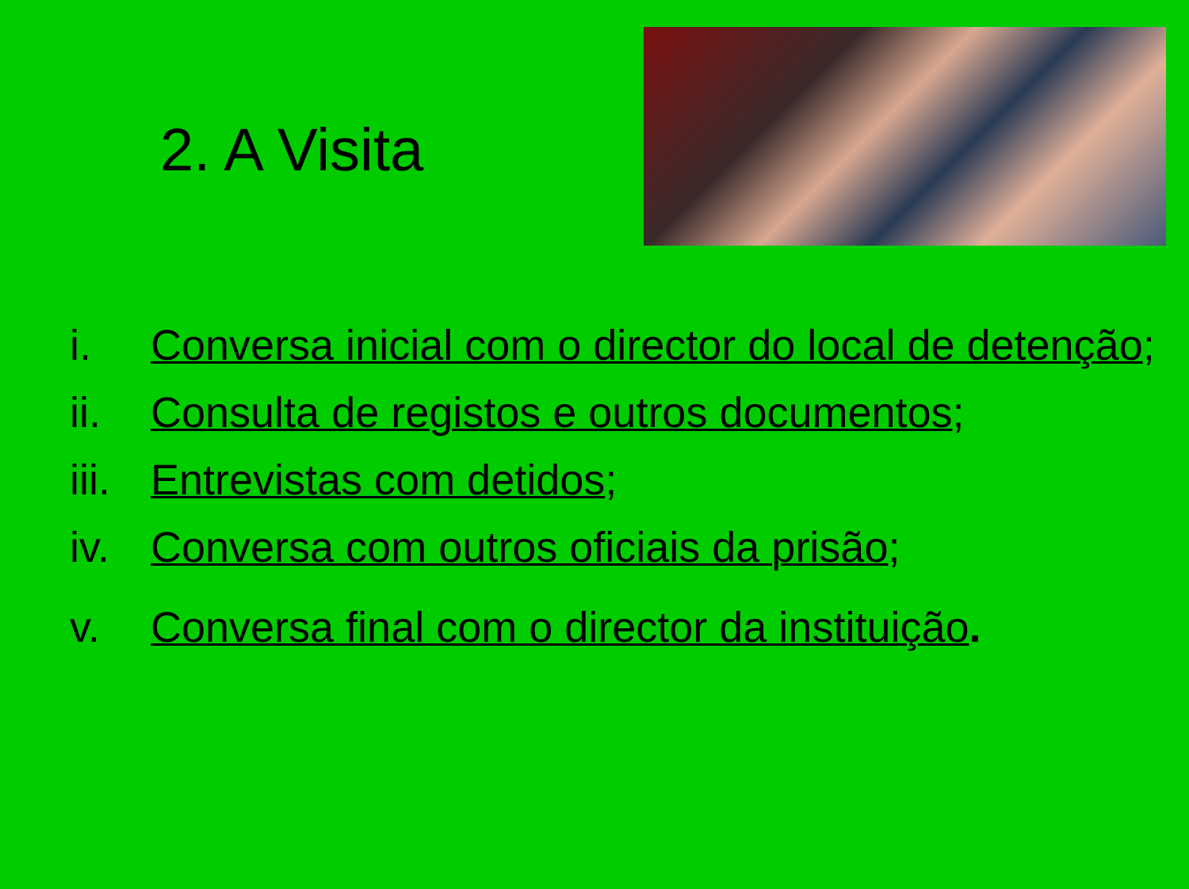2. A Visita
i. Conversa inicial com o director do local de detenção;
ii. Consulta de registos e outros documentos;
iii. Entrevistas com detidos;
iv. Conversa com outros oficiais da prisão;
v. Conversa final com o director da instituição.